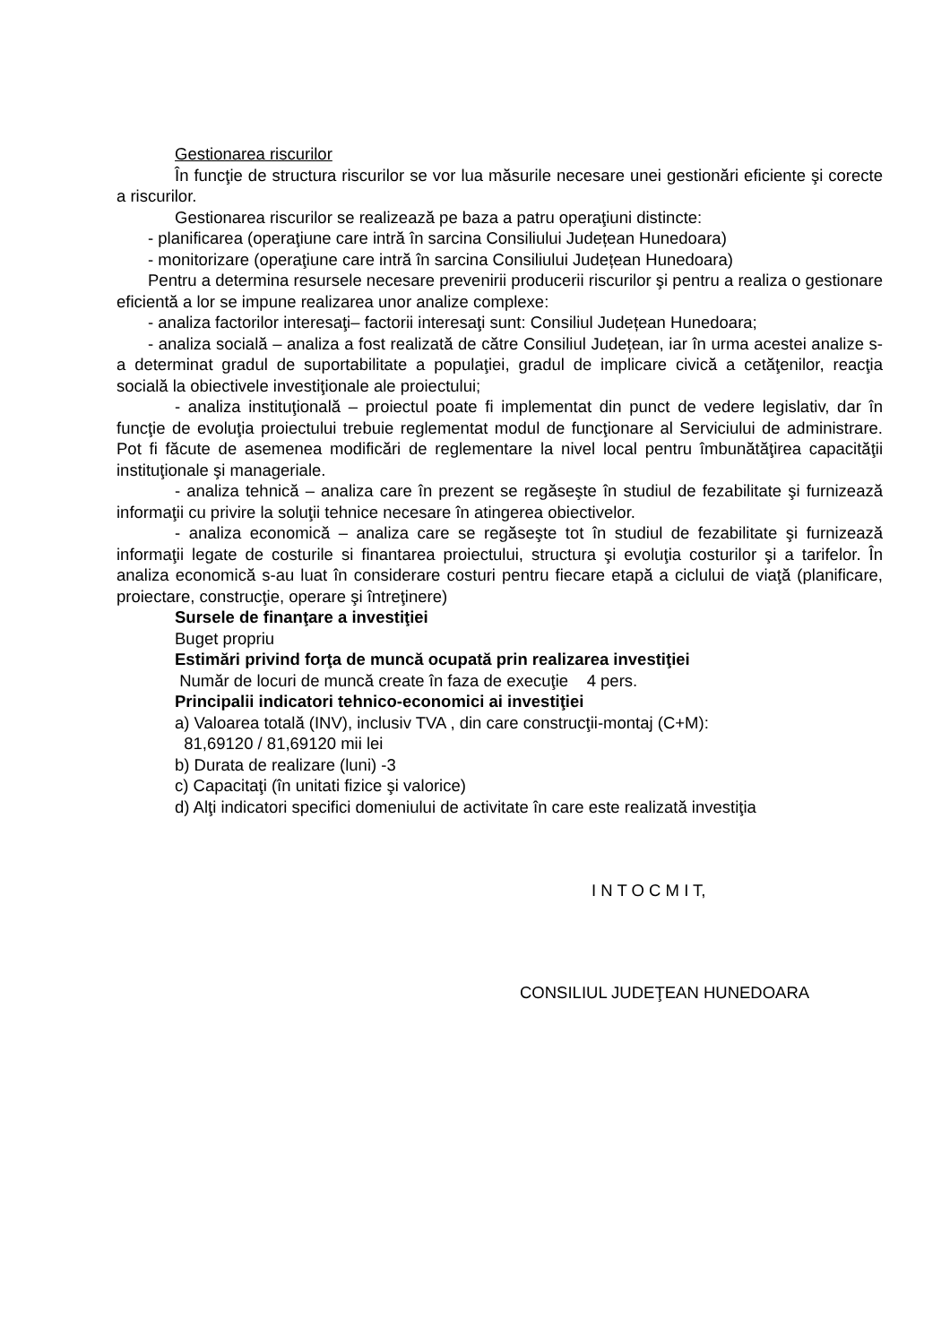Gestionarea riscurilor
În funcţie de structura riscurilor se vor lua măsurile necesare unei gestionări eficiente şi corecte a riscurilor.
Gestionarea riscurilor se realizează pe baza a patru operaţiuni distincte:
- planificarea (operaţiune care intră în sarcina Consiliului Județean Hunedoara)
- monitorizare (operaţiune care intră în sarcina Consiliului Județean Hunedoara)
Pentru a determina resursele necesare prevenirii producerii riscurilor şi pentru a realiza o gestionare eficientă a lor se impune realizarea unor analize complexe:
- analiza factorilor interesaţi– factorii interesaţi sunt: Consiliul Județean Hunedoara;
- analiza socială – analiza a fost realizată de către Consiliul Județean, iar în urma acestei analize s-a determinat gradul de suportabilitate a populaţiei, gradul de implicare civică a cetăţenilor, reacţia socială la obiectivele investiţionale ale proiectului;
- analiza instituţională – proiectul poate fi implementat din punct de vedere legislativ, dar în funcţie de evoluţia proiectului trebuie reglementat modul de funcţionare al Serviciului de administrare. Pot fi făcute de asemenea modificări de reglementare la nivel local pentru îmbunătăţirea capacităţii instituţionale şi manageriale.
- analiza tehnică – analiza care în prezent se regăseşte în studiul de fezabilitate şi furnizează informaţii cu privire la soluţii tehnice necesare în atingerea obiectivelor.
- analiza economică – analiza care se regăseşte tot în studiul de fezabilitate şi furnizează informaţii legate de costurile si finantarea proiectului, structura şi evoluţia costurilor şi a tarifelor. În analiza economică s-au luat în considerare costuri pentru fiecare etapă a ciclului de viaţă (planificare, proiectare, construcţie, operare şi întreţinere)
Sursele de finanţare a investiţiei
Buget propriu
Estimări privind forţa de muncă ocupată prin realizarea investiţiei
Număr de locuri de muncă create în faza de execuţie 4 pers.
Principalii indicatori tehnico-economici ai investiţiei
a) Valoarea totală (INV), inclusiv TVA , din care construcţii-montaj (C+M):
81,69120 / 81,69120 mii lei
b) Durata de realizare (luni) -3
c) Capacitaţi (în unitati fizice şi valorice)
d) Alţi indicatori specifici domeniului de activitate în care este realizată investiţia
I N T O C M I T,
CONSILIUL JUDEŢEAN HUNEDOARA